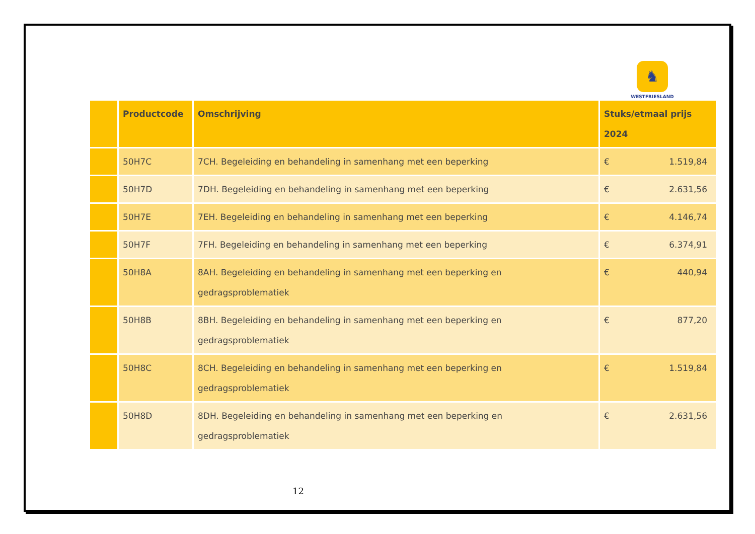♞
WESTFRIESLAND
| | Productcode | Omschrijving | Stuks/etmaal prijs 2024 |
| --- | --- | --- | --- |
| | 50H7C | 7CH. Begeleiding en behandeling in samenhang met een beperking | € 1.519,84 |
| | 50H7D | 7DH. Begeleiding en behandeling in samenhang met een beperking | € 2.631,56 |
| | 50H7E | 7EH. Begeleiding en behandeling in samenhang met een beperking | € 4.146,74 |
| | 50H7F | 7FH. Begeleiding en behandeling in samenhang met een beperking | € 6.374,91 |
| | 50H8A | 8AH. Begeleiding en behandeling in samenhang met een beperking en gedragsproblematiek | € 440,94 |
| | 50H8B | 8BH. Begeleiding en behandeling in samenhang met een beperking en gedragsproblematiek | € 877,20 |
| | 50H8C | 8CH. Begeleiding en behandeling in samenhang met een beperking en gedragsproblematiek | € 1.519,84 |
| | 50H8D | 8DH. Begeleiding en behandeling in samenhang met een beperking en gedragsproblematiek | € 2.631,56 |
12